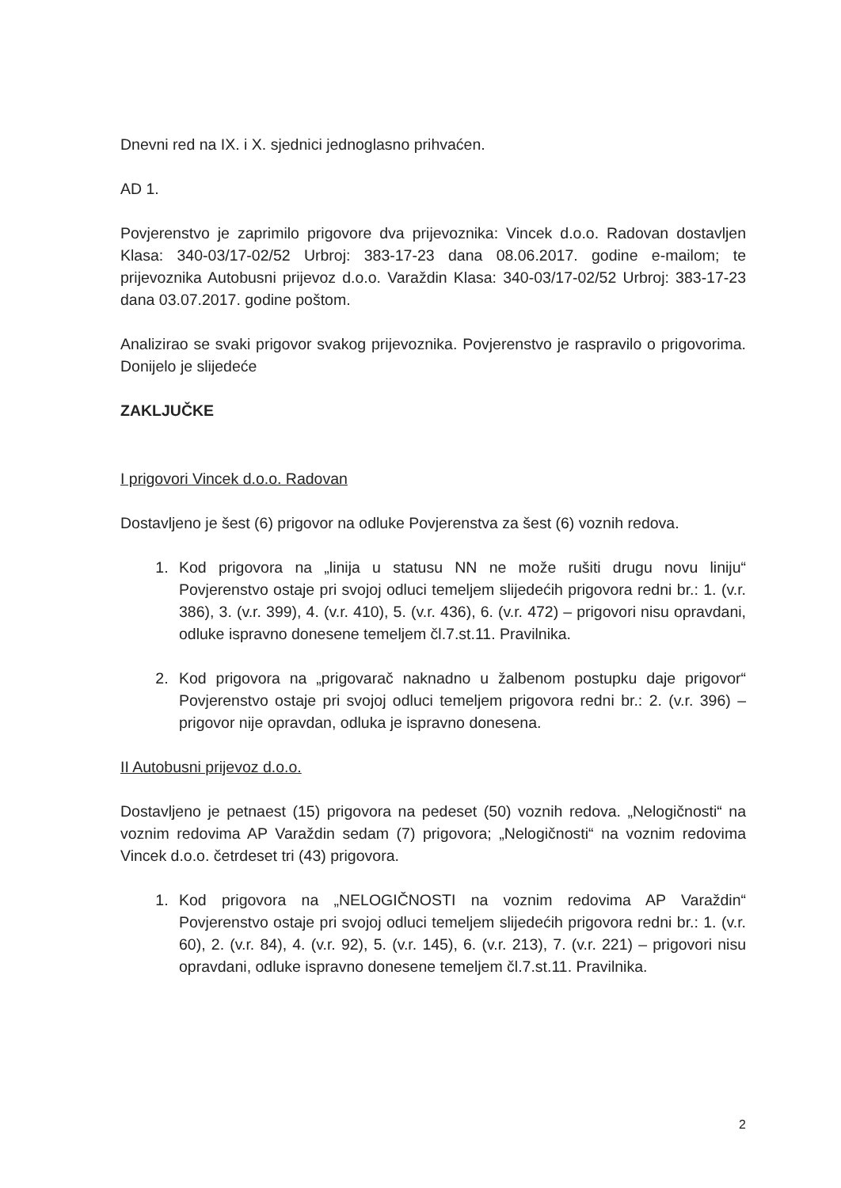Dnevni red na IX. i X. sjednici jednoglasno prihvaćen.
AD 1.
Povjerenstvo je zaprimilo prigovore dva prijevoznika: Vincek d.o.o. Radovan dostavljen Klasa: 340-03/17-02/52 Urbroj: 383-17-23 dana 08.06.2017. godine e-mailom; te prijevoznika Autobusni prijevoz d.o.o. Varaždin Klasa: 340-03/17-02/52 Urbroj: 383-17-23 dana 03.07.2017. godine poštom.
Analizirao se svaki prigovor svakog prijevoznika. Povjerenstvo je raspravilo o prigovorima. Donijelo je slijedeće
ZAKLJUČKE
I prigovori Vincek d.o.o. Radovan
Dostavljeno je šest (6) prigovor na odluke Povjerenstva za šest (6) voznih redova.
1. Kod prigovora na „linija u statusu NN ne može rušiti drugu novu liniju“ Povjerenstvo ostaje pri svojoj odluci temeljem slijedećih prigovora redni br.: 1. (v.r. 386), 3. (v.r. 399), 4. (v.r. 410), 5. (v.r. 436), 6. (v.r. 472) – prigovori nisu opravdani, odluke ispravno donesene temeljem čl.7.st.11. Pravilnika.
2. Kod prigovora na „prigovarač naknadno u žalbenom postupku daje prigovor“ Povjerenstvo ostaje pri svojoj odluci temeljem prigovora redni br.: 2. (v.r. 396) – prigovor nije opravdan, odluka je ispravno donesena.
II Autobusni prijevoz d.o.o.
Dostavljeno je petnaest (15) prigovora na pedeset (50) voznih redova. „Nelogičnosti“ na voznim redovima AP Varaždin sedam (7) prigovora; „Nelogičnosti“ na voznim redovima Vincek d.o.o. četrdeset tri (43) prigovora.
1. Kod prigovora na „NELOGIČNOSTI na voznim redovima AP Varaždin“ Povjerenstvo ostaje pri svojoj odluci temeljem slijedećih prigovora redni br.: 1. (v.r. 60), 2. (v.r. 84), 4. (v.r. 92), 5. (v.r. 145), 6. (v.r. 213), 7. (v.r. 221) – prigovori nisu opravdani, odluke ispravno donesene temeljem čl.7.st.11. Pravilnika.
2